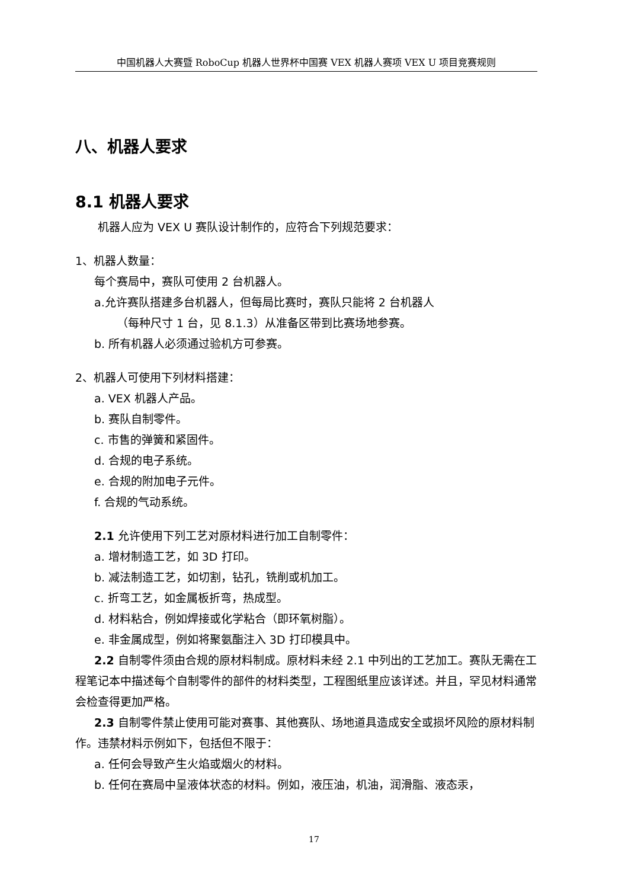中国机器人大赛暨 RoboCup 机器人世界杯中国赛 VEX 机器人赛项 VEX U 项目竞赛规则
八、机器人要求
8.1 机器人要求
机器人应为 VEX U 赛队设计制作的，应符合下列规范要求：
1、机器人数量：
每个赛局中，赛队可使用 2 台机器人。
a.允许赛队搭建多台机器人，但每局比赛时，赛队只能将 2 台机器人
（每种尺寸 1 台，见 8.1.3）从准备区带到比赛场地参赛。
b. 所有机器人必须通过验机方可参赛。
2、机器人可使用下列材料搭建：
a. VEX 机器人产品。
b. 赛队自制零件。
c. 市售的弹簧和紧固件。
d. 合规的电子系统。
e. 合规的附加电子元件。
f. 合规的气动系统。
2.1 允许使用下列工艺对原材料进行加工自制零件：
a. 增材制造工艺，如 3D 打印。
b. 减法制造工艺，如切割，钻孔，铣削或机加工。
c. 折弯工艺，如金属板折弯，热成型。
d. 材料粘合，例如焊接或化学粘合（即环氧树脂）。
e. 非金属成型，例如将聚氨酯注入 3D 打印模具中。
2.2 自制零件须由合规的原材料制成。原材料未经 2.1 中列出的工艺加工。赛队无需在工程笔记本中描述每个自制零件的部件的材料类型，工程图纸里应该详述。并且，罕见材料通常会检查得更加严格。
2.3 自制零件禁止使用可能对赛事、其他赛队、场地道具造成安全或损坏风险的原材料制作。违禁材料示例如下，包括但不限于：
a. 任何会导致产生火焰或烟火的材料。
b. 任何在赛局中呈液体状态的材料。例如，液压油，机油，润滑脂、液态汞，
17